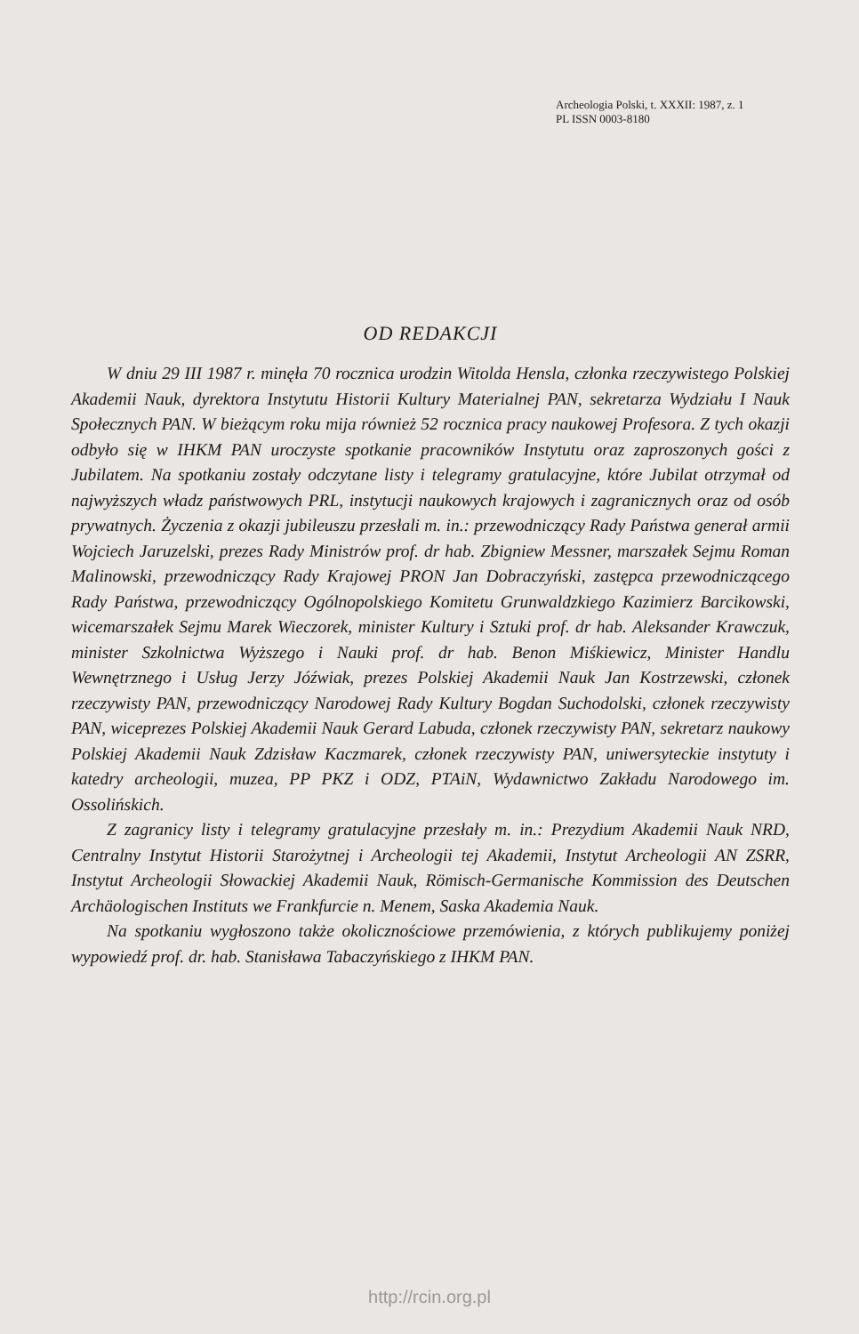Archeologia Polski, t. XXXII: 1987, z. 1
PL ISSN 0003-8180
OD REDAKCJI
W dniu 29 III 1987 r. minęła 70 rocznica urodzin Witolda Hensla, członka rzeczywistego Polskiej Akademii Nauk, dyrektora Instytutu Historii Kultury Materialnej PAN, sekretarza Wydziału I Nauk Społecznych PAN. W bieżącym roku mija również 52 rocznica pracy naukowej Profesora. Z tych okazji odbyło się w IHKM PAN uroczyste spotkanie pracowników Instytutu oraz zaproszonych gości z Jubilatem. Na spotkaniu zostały odczytane listy i telegramy gratulacyjne, które Jubilat otrzymał od najwyższych władz państwowych PRL, instytucji naukowych krajowych i zagranicznych oraz od osób prywatnych. Życzenia z okazji jubileuszu przesłali m. in.: przewodniczący Rady Państwa generał armii Wojciech Jaruzelski, prezes Rady Ministrów prof. dr hab. Zbigniew Messner, marszałek Sejmu Roman Malinowski, przewodniczący Rady Krajowej PRON Jan Dobraczyński, zastępca przewodniczącego Rady Państwa, przewodniczący Ogólnopolskiego Komitetu Grunwaldzkiego Kazimierz Barcikowski, wicemarszałek Sejmu Marek Wieczorek, minister Kultury i Sztuki prof. dr hab. Aleksander Krawczuk, minister Szkolnictwa Wyższego i Nauki prof. dr hab. Benon Miśkiewicz, Minister Handlu Wewnętrznego i Usług Jerzy Jóźwiak, prezes Polskiej Akademii Nauk Jan Kostrzewski, członek rzeczywisty PAN, przewodniczący Narodowej Rady Kultury Bogdan Suchodolski, członek rzeczywisty PAN, wiceprezes Polskiej Akademii Nauk Gerard Labuda, członek rzeczywisty PAN, sekretarz naukowy Polskiej Akademii Nauk Zdzisław Kaczmarek, członek rzeczywisty PAN, uniwersyteckie instytuty i katedry archeologii, muzea, PP PKZ i ODZ, PTAiN, Wydawnictwo Zakładu Narodowego im. Ossolińskich.
Z zagranicy listy i telegramy gratulacyjne przesłały m. in.: Prezydium Akademii Nauk NRD, Centralny Instytut Historii Starożytnej i Archeologii tej Akademii, Instytut Archeologii AN ZSRR, Instytut Archeologii Słowackiej Akademii Nauk, Römisch-Germanische Kommission des Deutschen Archäologischen Instituts we Frankfurcie n. Menem, Saska Akademia Nauk.
Na spotkaniu wygłoszono także okolicznościowe przemówienia, z których publikujemy poniżej wypowiedź prof. dr. hab. Stanisława Tabaczyńskiego z IHKM PAN.
http://rcin.org.pl